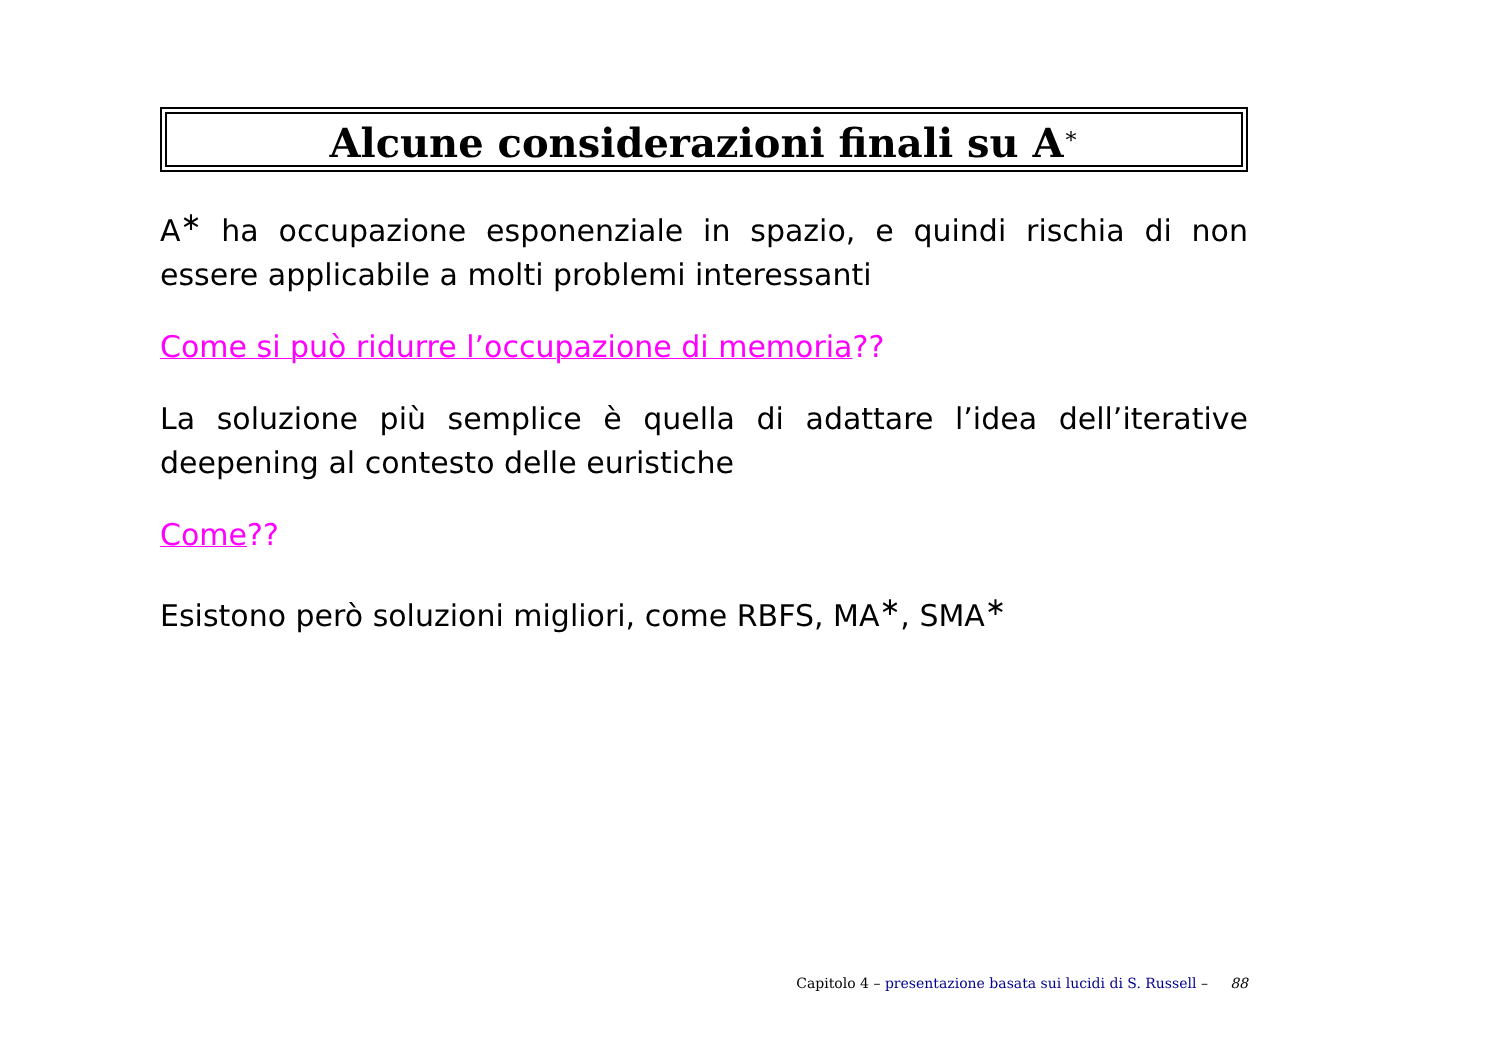Alcune considerazioni finali su A<sup>∗</sup>
A<sup>∗</sup> ha occupazione esponenziale in spazio, e quindi rischia di non essere applicabile a molti problemi interessanti
Come si può ridurre l’occupazione di memoria??
La soluzione più semplice è quella di adattare l’idea dell’iterative deepening al contesto delle euristiche
Come??
Esistono però soluzioni migliori, come RBFS, MA<sup>∗</sup>, SMA<sup>∗</sup>
Capitolo 4 – presentazione basata sui lucidi di S. Russell – 88